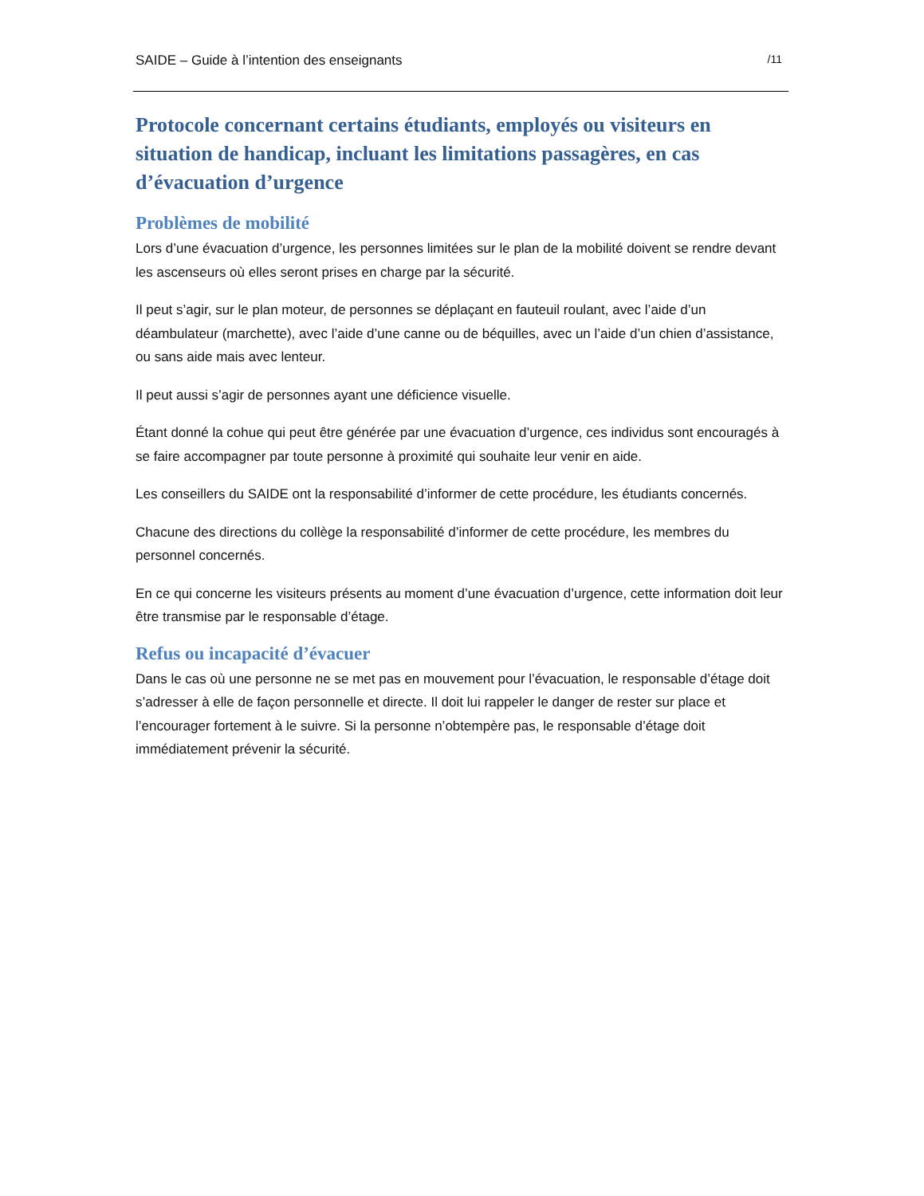SAIDE – Guide à l’intention des enseignants /11
Protocole concernant certains étudiants, employés ou visiteurs en situation de handicap, incluant les limitations passagères, en cas d’évacuation d’urgence
Problèmes de mobilité
Lors d’une évacuation d’urgence, les personnes limitées sur le plan de la mobilité doivent se rendre devant les ascenseurs où elles seront prises en charge par la sécurité.
Il peut s’agir, sur le plan moteur, de personnes se déplaçant en fauteuil roulant, avec l’aide d’un déambulateur (marchette), avec l’aide d’une canne ou de béquilles, avec un l’aide d’un chien d’assistance, ou sans aide mais avec lenteur.
Il peut aussi s’agir de personnes ayant une déficience visuelle.
Étant donné la cohue qui peut être générée par une évacuation d’urgence, ces individus sont encouragés à se faire accompagner par toute personne à proximité qui souhaite leur venir en aide.
Les conseillers du SAIDE ont la responsabilité d’informer de cette procédure, les étudiants concernés.
Chacune des directions du collège la responsabilité d’informer de cette procédure, les membres du personnel concernés.
En ce qui concerne les visiteurs présents au moment d’une évacuation d’urgence, cette information doit leur être transmise par le responsable d’étage.
Refus ou incapacité d’évacuer
Dans le cas où une personne ne se met pas en mouvement pour l’évacuation, le responsable d’étage doit s’adresser à elle de façon personnelle et directe. Il doit lui rappeler le danger de rester sur place et l’encourager fortement à le suivre. Si la personne n’obtempère pas, le responsable d’étage doit immédiatement prévenir la sécurité.